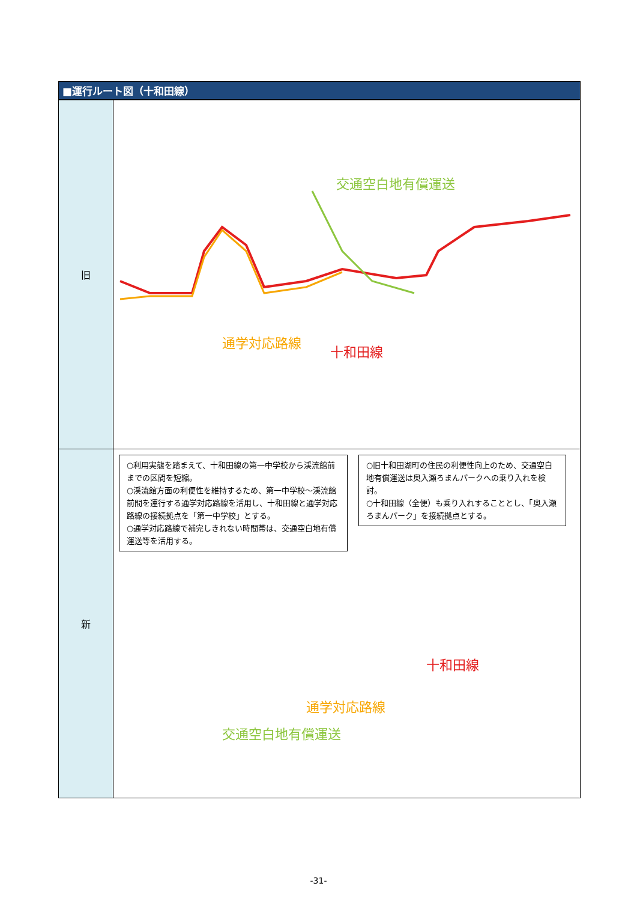■運行ルート図（十和田線）
| 旧 | 交通空白地有償運送 通学対応路線 十和田線 |
| 新 | ○利用実態を踏まえて、十和田線の第一中学校から渓流館前までの区間を短縮。 ○渓流館方面の利便性を維持するため、第一中学校～渓流館前間を運行する通学対応路線を活用し、十和田線と通学対応路線の接続拠点を「第一中学校」とする。 ○通学対応路線で補完しきれない時間帯は、交通空白地有償運送等を活用する。 ○旧十和田湖町の住民の利便性向上のため、交通空白地有償運送は奥入瀬ろまんパークへの乗り入れを検討。 ○十和田線（全便）も乗り入れすることとし、「奥入瀬ろまんパーク」を接続拠点とする。 十和田線 通学対応路線 交通空白地有償運送 |
-31-